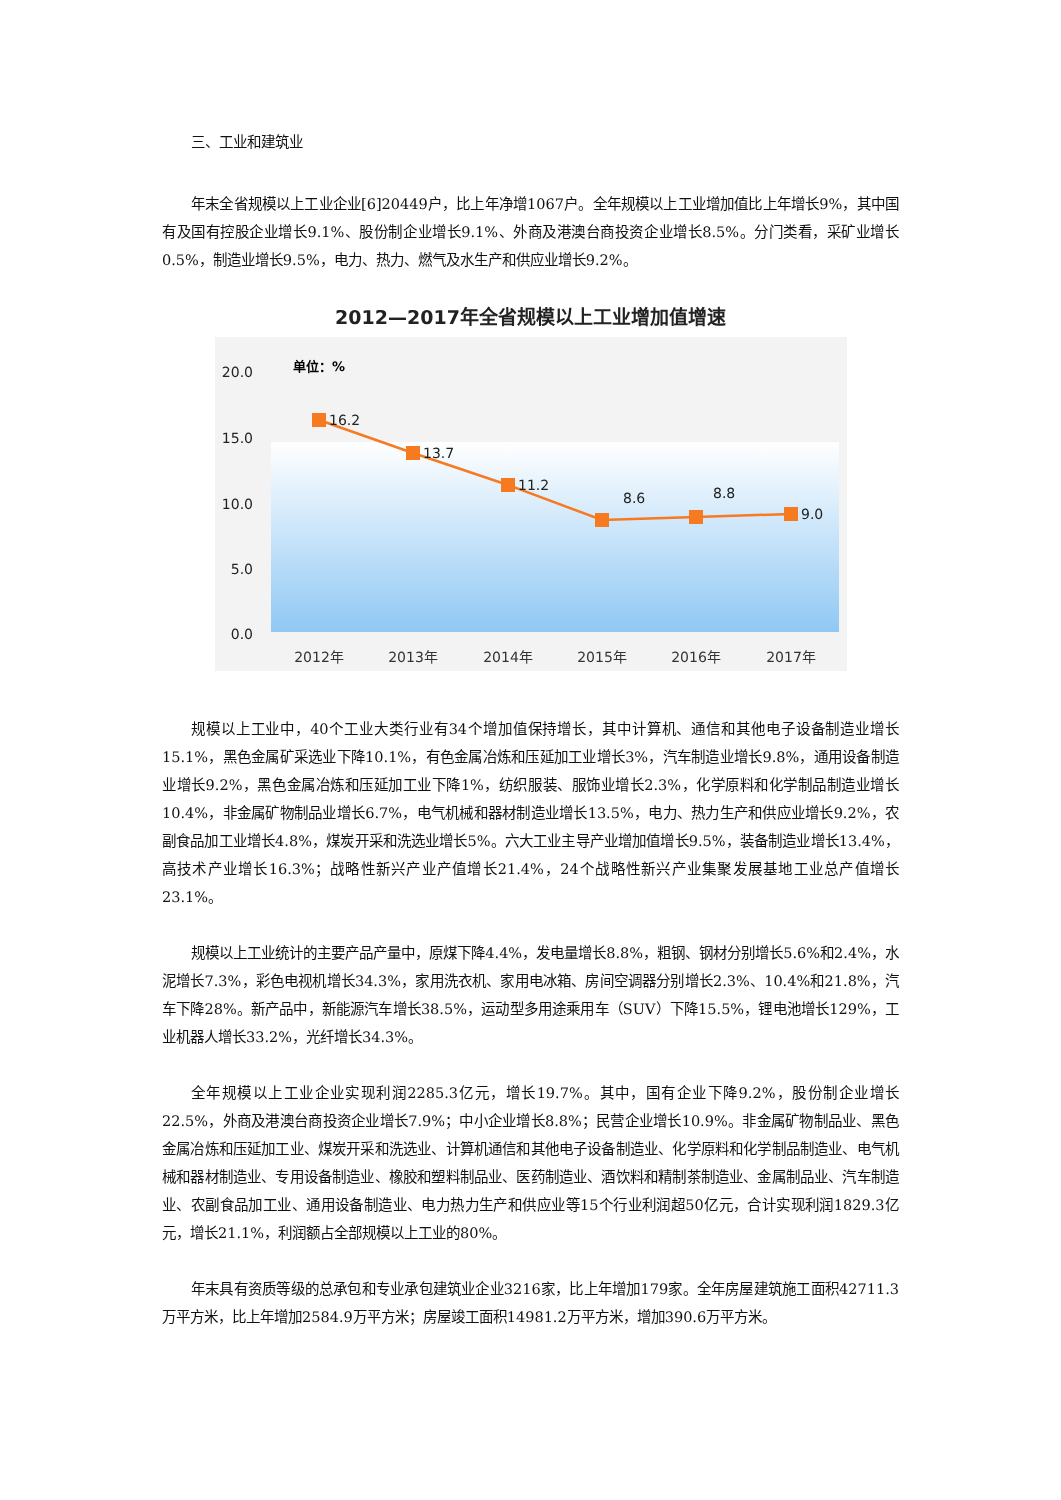三、工业和建筑业
年末全省规模以上工业企业[6]20449户，比上年净增1067户。全年规模以上工业增加值比上年增长9%，其中国有及国有控股企业增长9.1%、股份制企业增长9.1%、外商及港澳台商投资企业增长8.5%。分门类看，采矿业增长0.5%，制造业增长9.5%，电力、热力、燃气及水生产和供应业增长9.2%。
2012—2017年全省规模以上工业增加值增速
20.0
15.0
10.0
5.0
0.0
单位：%
16.2
13.7
11.2
8.6
8.8
9.0
2012年
2013年
2014年
2015年
2016年
2017年
规模以上工业中，40个工业大类行业有34个增加值保持增长，其中计算机、通信和其他电子设备制造业增长15.1%，黑色金属矿采选业下降10.1%，有色金属冶炼和压延加工业增长3%，汽车制造业增长9.8%，通用设备制造业增长9.2%，黑色金属冶炼和压延加工业下降1%，纺织服装、服饰业增长2.3%，化学原料和化学制品制造业增长10.4%，非金属矿物制品业增长6.7%，电气机械和器材制造业增长13.5%，电力、热力生产和供应业增长9.2%，农副食品加工业增长4.8%，煤炭开采和洗选业增长5%。六大工业主导产业增加值增长9.5%，装备制造业增长13.4%，高技术产业增长16.3%；战略性新兴产业产值增长21.4%，24个战略性新兴产业集聚发展基地工业总产值增长23.1%。
规模以上工业统计的主要产品产量中，原煤下降4.4%，发电量增长8.8%，粗钢、钢材分别增长5.6%和2.4%，水泥增长7.3%，彩色电视机增长34.3%，家用洗衣机、家用电冰箱、房间空调器分别增长2.3%、10.4%和21.8%，汽车下降28%。新产品中，新能源汽车增长38.5%，运动型多用途乘用车（SUV）下降15.5%，锂电池增长129%，工业机器人增长33.2%，光纤增长34.3%。
全年规模以上工业企业实现利润2285.3亿元，增长19.7%。其中，国有企业下降9.2%，股份制企业增长22.5%，外商及港澳台商投资企业增长7.9%；中小企业增长8.8%；民营企业增长10.9%。非金属矿物制品业、黑色金属冶炼和压延加工业、煤炭开采和洗选业、计算机通信和其他电子设备制造业、化学原料和化学制品制造业、电气机械和器材制造业、专用设备制造业、橡胶和塑料制品业、医药制造业、酒饮料和精制茶制造业、金属制品业、汽车制造业、农副食品加工业、通用设备制造业、电力热力生产和供应业等15个行业利润超50亿元，合计实现利润1829.3亿元，增长21.1%，利润额占全部规模以上工业的80%。
年末具有资质等级的总承包和专业承包建筑业企业3216家，比上年增加179家。全年房屋建筑施工面积42711.3万平方米，比上年增加2584.9万平方米；房屋竣工面积14981.2万平方米，增加390.6万平方米。